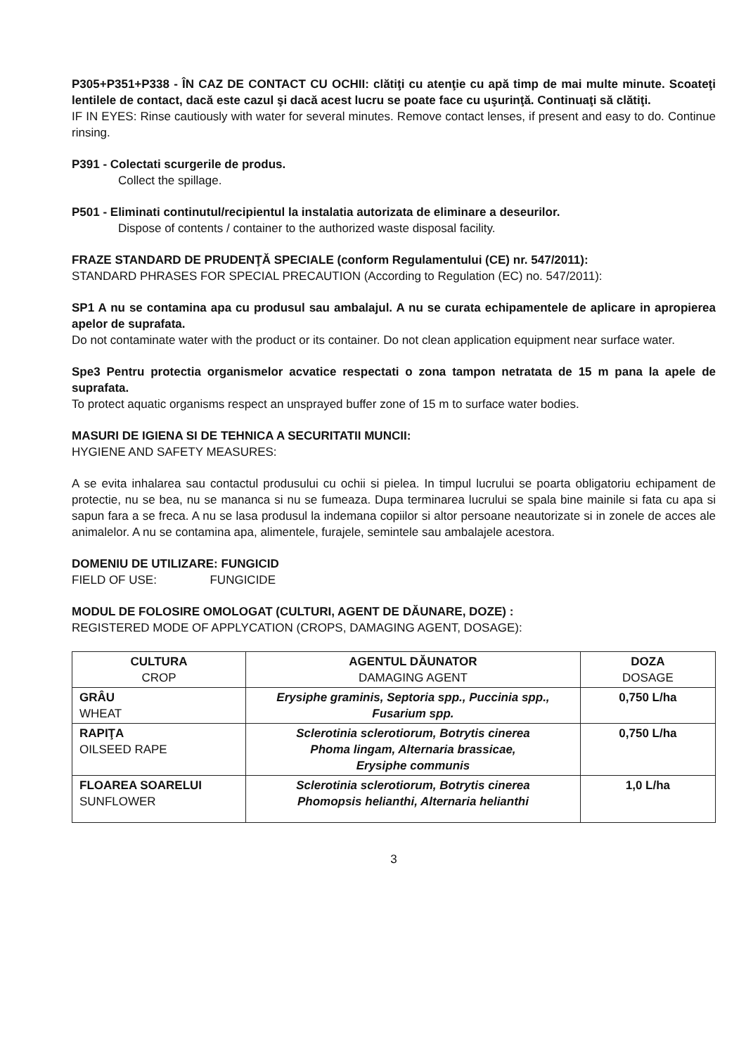P305+P351+P338 - ÎN CAZ DE CONTACT CU OCHII: clătiţi cu atenţie cu apă timp de mai multe minute. Scoateţi lentilele de contact, dacă este cazul şi dacă acest lucru se poate face cu uşurinţă. Continuaţi să clătiţi.
IF IN EYES: Rinse cautiously with water for several minutes. Remove contact lenses, if present and easy to do. Continue rinsing.
P391 - Colectati scurgerile de produs.
Collect the spillage.
P501 - Eliminati continutul/recipientul la instalatia autorizata de eliminare a deseurilor.
Dispose of contents / container to the authorized waste disposal facility.
FRAZE STANDARD DE PRUDENŢĂ SPECIALE (conform Regulamentului (CE) nr. 547/2011):
STANDARD PHRASES FOR SPECIAL PRECAUTION (According to Regulation (EC) no. 547/2011):
SP1 A nu se contamina apa cu produsul sau ambalajul. A nu se curata echipamentele de aplicare in apropierea apelor de suprafata.
Do not contaminate water with the product or its container. Do not clean application equipment near surface water.
Spe3 Pentru protectia organismelor acvatice respectati o zona tampon netratata de 15 m pana la apele de suprafata.
To protect aquatic organisms respect an unsprayed buffer zone of 15 m to surface water bodies.
MASURI DE IGIENA SI DE TEHNICA A SECURITATII MUNCII:
HYGIENE AND SAFETY MEASURES:
A se evita inhalarea sau contactul produsului cu ochii si pielea. In timpul lucrului se poarta obligatoriu echipament de protectie, nu se bea, nu se mananca si nu se fumeaza. Dupa terminarea lucrului se spala bine mainile si fata cu apa si sapun fara a se freca. A nu se lasa produsul la indemana copiilor si altor persoane neautorizate si in zonele de acces ale animalelor. A nu se contamina apa, alimentele, furajele, semintele sau ambalajele acestora.
DOMENIU DE UTILIZARE: FUNGICID
FIELD OF USE: FUNGICIDE
MODUL DE FOLOSIRE OMOLOGAT (CULTURI, AGENT DE DĂUNARE, DOZE) :
REGISTERED MODE OF APPLYCATION (CROPS, DAMAGING AGENT, DOSAGE):
| CULTURA CROP | AGENTUL DĂUNATOR DAMAGING AGENT | DOZA DOSAGE |
| --- | --- | --- |
| GRÂU WHEAT | Erysiphe graminis, Septoria spp., Puccinia spp., Fusarium spp. | 0,750 L/ha |
| RAPIŢA OILSEED RAPE | Sclerotinia sclerotiorum, Botrytis cinerea Phoma lingam, Alternaria brassicae, Erysiphe communis | 0,750 L/ha |
| FLOAREA SOARELUI SUNFLOWER | Sclerotinia sclerotiorum, Botrytis cinerea Phomopsis helianthi, Alternaria helianthi | 1,0 L/ha |
3